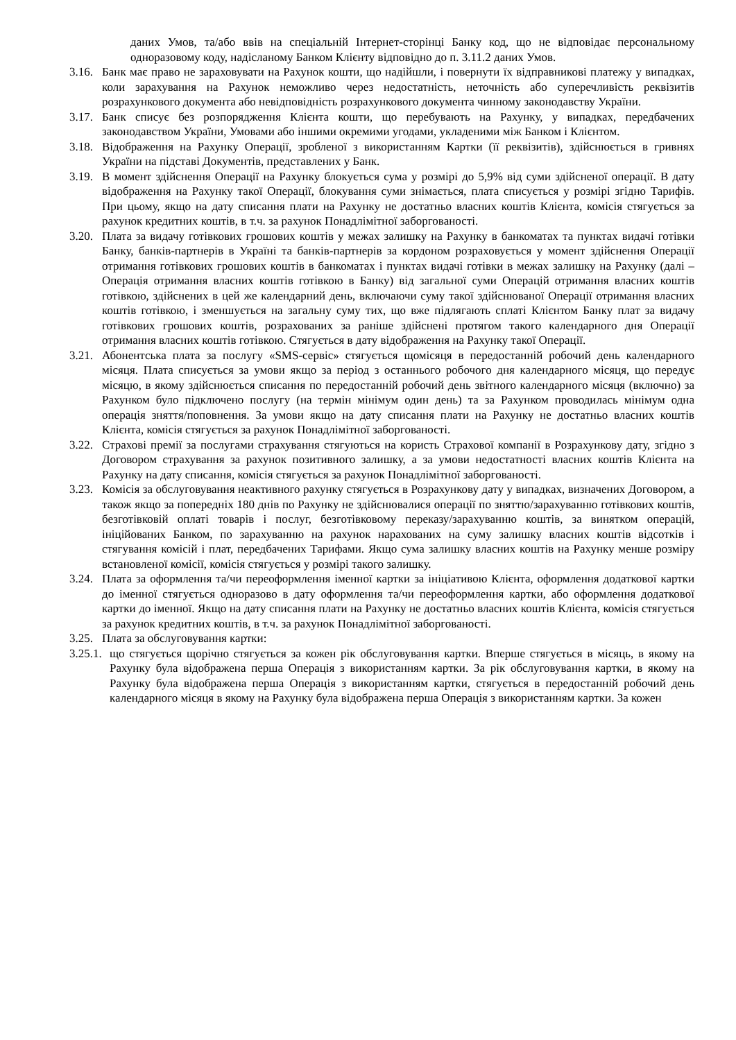даних Умов, та/або ввів на спеціальній Інтернет-сторінці Банку код, що не відповідає персональному одноразовому коду, надісланому Банком Клієнту відповідно до п. 3.11.2 даних Умов.
3.16. Банк має право не зараховувати на Рахунок кошти, що надійшли, і повернути їх відправникові платежу у випадках, коли зарахування на Рахунок неможливо через недостатність, неточність або суперечливість реквізитів розрахункового документа або невідповідність розрахункового документа чинному законодавству України.
3.17. Банк списує без розпорядження Клієнта кошти, що перебувають на Рахунку, у випадках, передбачених законодавством України, Умовами або іншими окремими угодами, укладеними між Банком і Клієнтом.
3.18. Відображення на Рахунку Операції, зробленої з використанням Картки (її реквізитів), здійснюється в гривнях України на підставі Документів, представлених у Банк.
3.19. В момент здійснення Операції на Рахунку блокується сума у розмірі до 5,9% від суми здійсненої операції. В дату відображення на Рахунку такої Операції, блокування суми знімається, плата списується у розмірі згідно Тарифів. При цьому, якщо на дату списання плати на Рахунку не достатньо власних коштів Клієнта, комісія стягується за рахунок кредитних коштів, в т.ч. за рахунок Понадлімітної заборгованості.
3.20. Плата за видачу готівкових грошових коштів у межах залишку на Рахунку в банкоматах та пунктах видачі готівки Банку, банків-партнерів в Україні та банків-партнерів за кордоном розраховується у момент здійснення Операції отримання готівкових грошових коштів в банкоматах і пунктах видачі готівки в межах залишку на Рахунку (далі – Операція отримання власних коштів готівкою в Банку) від загальної суми Операцій отримання власних коштів готівкою, здійснених в цей же календарний день, включаючи суму такої здійснюваної Операції отримання власних коштів готівкою, і зменшується на загальну суму тих, що вже підлягають сплаті Клієнтом Банку плат за видачу готівкових грошових коштів, розрахованих за раніше здійснені протягом такого календарного дня Операції отримання власних коштів готівкою. Стягується в дату відображення на Рахунку такої Операції.
3.21. Абонентська плата за послугу «SMS-сервіс» стягується щомісяця в передостанній робочий день календарного місяця. Плата списується за умови якщо за період з останнього робочого дня календарного місяця, що передує місяцю, в якому здійснюється списання по передостанній робочий день звітного календарного місяця (включно) за Рахунком було підключено послугу (на термін мінімум один день) та за Рахунком проводилась мінімум одна операція зняття/поповнення. За умови якщо на дату списання плати на Рахунку не достатньо власних коштів Клієнта, комісія стягується за рахунок Понадлімітної заборгованості.
3.22. Страхові премії за послугами страхування стягуються на користь Страхової компанії в Розрахункову дату, згідно з Договором страхування за рахунок позитивного залишку, а за умови недостатності власних коштів Клієнта на Рахунку на дату списання, комісія стягується за рахунок Понадлімітної заборгованості.
3.23. Комісія за обслуговування неактивного рахунку стягується в Розрахункову дату у випадках, визначених Договором, а також якщо за попередніх 180 днів по Рахунку не здійснювалися операції по зняттю/зарахуванню готівкових коштів, безготівковій оплаті товарів і послуг, безготівковому переказу/зарахуванню коштів, за винятком операцій, ініційованих Банком, по зарахуванню на рахунок нарахованих на суму залишку власних коштів відсотків і стягування комісій і плат, передбачених Тарифами. Якщо сума залишку власних коштів на Рахунку менше розміру встановленої комісії, комісія стягується у розмірі такого залишку.
3.24. Плата за оформлення та/чи переоформлення іменної картки за ініціативою Клієнта, оформлення додаткової картки до іменної стягується одноразово в дату оформлення та/чи переоформлення картки, або оформлення додаткової картки до іменної. Якщо на дату списання плати на Рахунку не достатньо власних коштів Клієнта, комісія стягується за рахунок кредитних коштів, в т.ч. за рахунок Понадлімітної заборгованості.
3.25. Плата за обслуговування картки:
3.25.1. що стягується щорічно стягується за кожен рік обслуговування картки. Вперше стягується в місяць, в якому на Рахунку була відображена перша Операція з використанням картки. За рік обслуговування картки, в якому на Рахунку була відображена перша Операція з використанням картки, стягується в передостанній робочий день календарного місяця в якому на Рахунку була відображена перша Операція з використанням картки. За кожен